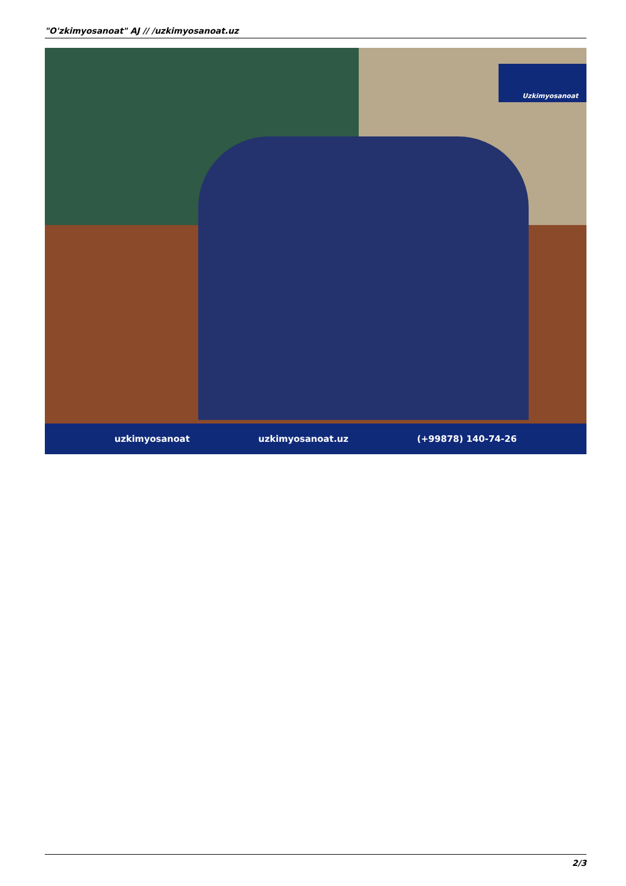"O'zkimyosanoat" AJ // /uzkimyosanoat.uz
Uzkimyosanoat
uzkimyosanoat uzkimyosanoat.uz (+99878) 140-74-26
2/3